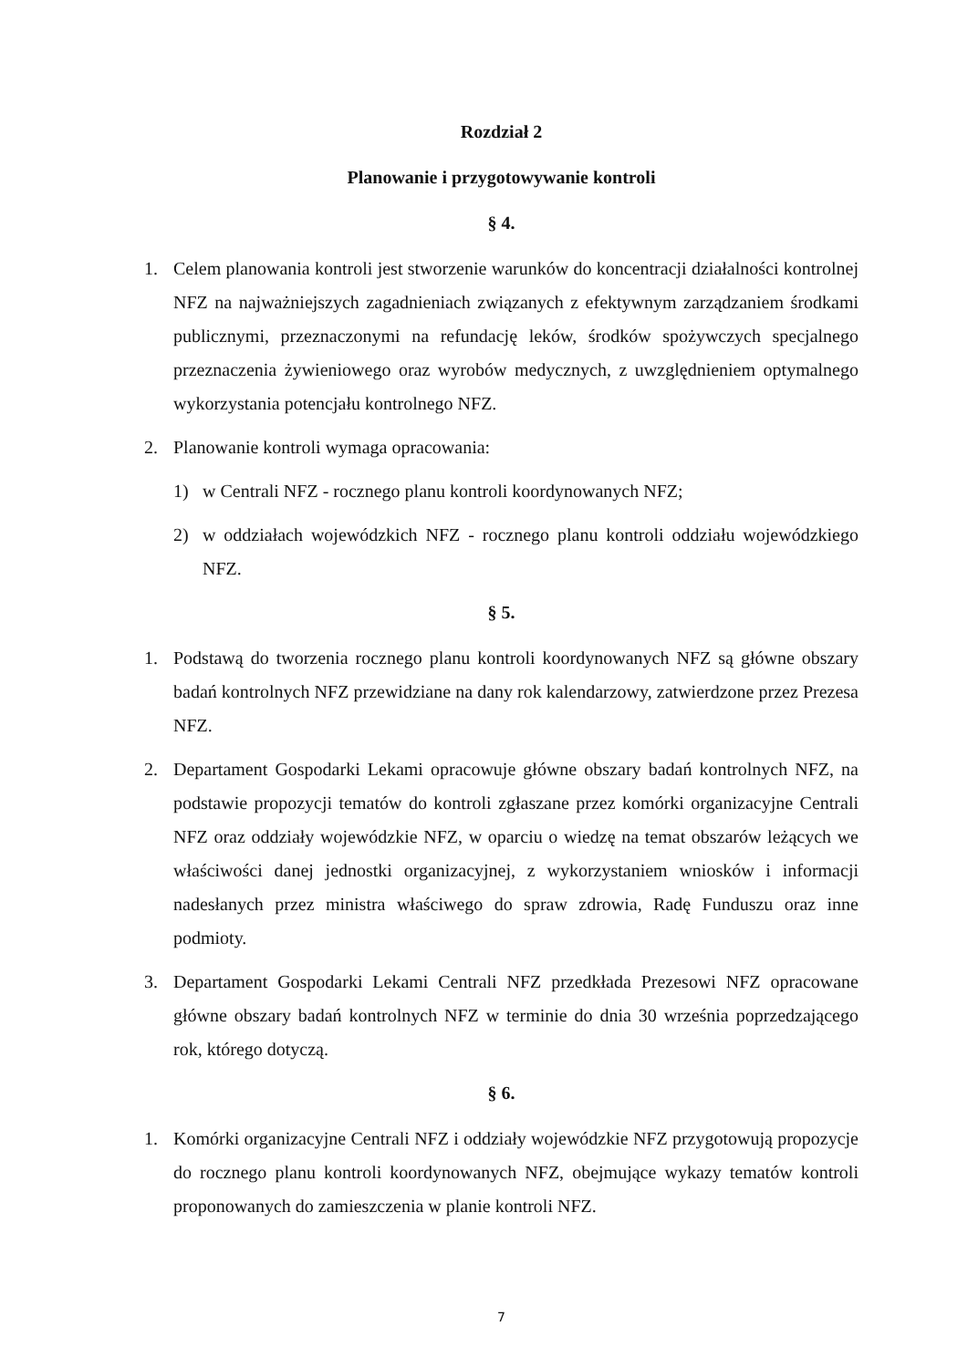Rozdział 2
Planowanie i przygotowywanie kontroli
§ 4.
1. Celem planowania kontroli jest stworzenie warunków do koncentracji działalności kontrolnej NFZ na najważniejszych zagadnieniach związanych z efektywnym zarządzaniem środkami publicznymi, przeznaczonymi na refundację leków, środków spożywczych specjalnego przeznaczenia żywieniowego oraz wyrobów medycznych, z uwzględnieniem optymalnego wykorzystania potencjału kontrolnego NFZ.
2. Planowanie kontroli wymaga opracowania:
1) w Centrali NFZ - rocznego planu kontroli koordynowanych NFZ;
2) w oddziałach wojewódzkich NFZ - rocznego planu kontroli oddziału wojewódzkiego NFZ.
§ 5.
1. Podstawą do tworzenia rocznego planu kontroli koordynowanych NFZ są główne obszary badań kontrolnych NFZ przewidziane na dany rok kalendarzowy, zatwierdzone przez Prezesa NFZ.
2. Departament Gospodarki Lekami opracowuje główne obszary badań kontrolnych NFZ, na podstawie propozycji tematów do kontroli zgłaszane przez komórki organizacyjne Centrali NFZ oraz oddziały wojewódzkie NFZ, w oparciu o wiedzę na temat obszarów leżących we właściwości danej jednostki organizacyjnej, z wykorzystaniem wniosków i informacji nadesłanych przez ministra właściwego do spraw zdrowia, Radę Funduszu oraz inne podmioty.
3. Departament Gospodarki Lekami Centrali NFZ przedkłada Prezesowi NFZ opracowane główne obszary badań kontrolnych NFZ w terminie do dnia 30 września poprzedzającego rok, którego dotyczą.
§ 6.
1. Komórki organizacyjne Centrali NFZ i oddziały wojewódzkie NFZ przygotowują propozycje do rocznego planu kontroli koordynowanych NFZ, obejmujące wykazy tematów kontroli proponowanych do zamieszczenia w planie kontroli NFZ.
7